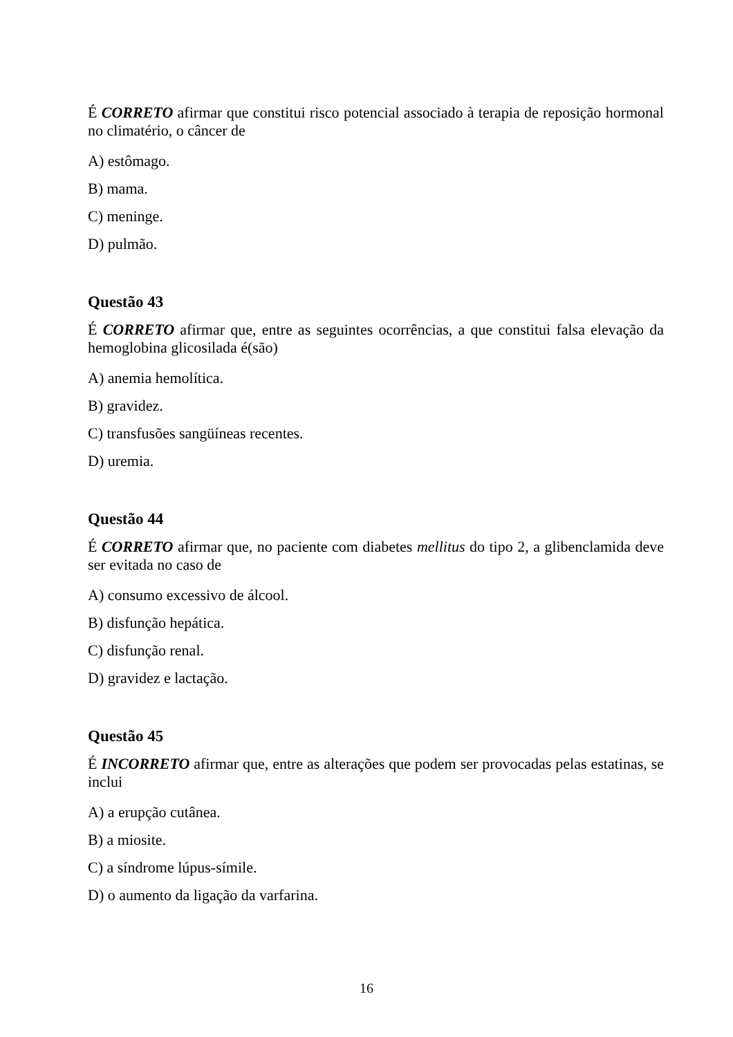É CORRETO afirmar que constitui risco potencial associado à terapia de reposição hormonal no climatério, o câncer de
A) estômago.
B) mama.
C) meninge.
D) pulmão.
Questão 43
É CORRETO afirmar que, entre as seguintes ocorrências, a que constitui falsa elevação da hemoglobina glicosilada é(são)
A) anemia hemolítica.
B) gravidez.
C) transfusões sangüíneas recentes.
D) uremia.
Questão 44
É CORRETO afirmar que, no paciente com diabetes mellitus do tipo 2, a glibenclamida deve ser evitada no caso de
A) consumo excessivo de álcool.
B) disfunção hepática.
C) disfunção renal.
D) gravidez e lactação.
Questão 45
É INCORRETO afirmar que, entre as alterações que podem ser provocadas pelas estatinas, se inclui
A) a erupção cutânea.
B) a miosite.
C) a síndrome lúpus-símile.
D) o aumento da ligação da varfarina.
16